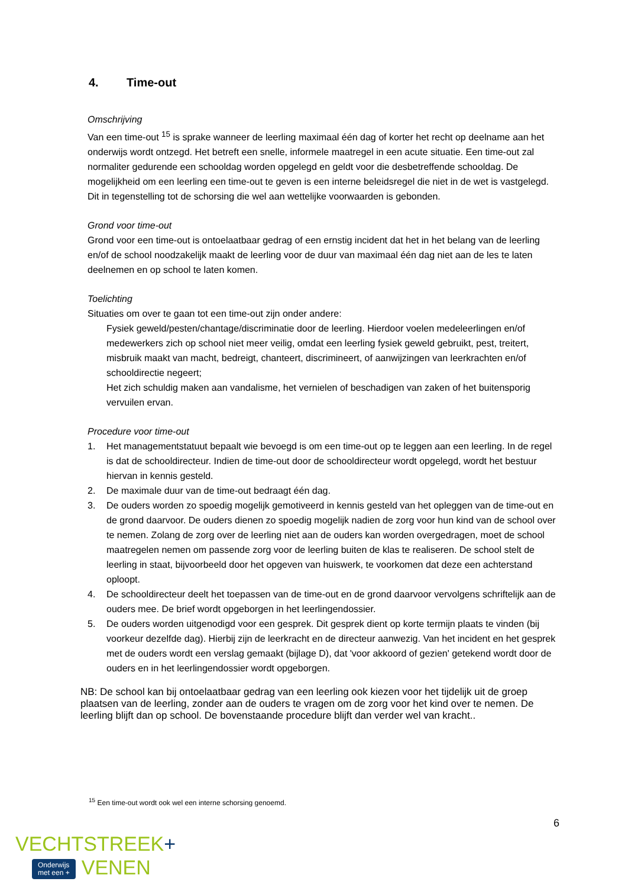4. Time-out
Omschrijving
Van een time-out <sup>15</sup> is sprake wanneer de leerling maximaal één dag of korter het recht op deelname aan het onderwijs wordt ontzegd. Het betreft een snelle, informele maatregel in een acute situatie. Een time-out zal normaliter gedurende een schooldag worden opgelegd en geldt voor die desbetreffende schooldag. De mogelijkheid om een leerling een time-out te geven is een interne beleidsregel die niet in de wet is vastgelegd. Dit in tegenstelling tot de schorsing die wel aan wettelijke voorwaarden is gebonden.
Grond voor time-out
Grond voor een time-out is ontoelaatbaar gedrag of een ernstig incident dat het in het belang van de leerling en/of de school noodzakelijk maakt de leerling voor de duur van maximaal één dag niet aan de les te laten deelnemen en op school te laten komen.
Toelichting
Situaties om over te gaan tot een time-out zijn onder andere:
Fysiek geweld/pesten/chantage/discriminatie door de leerling. Hierdoor voelen medeleerlingen en/of medewerkers zich op school niet meer veilig, omdat een leerling fysiek geweld gebruikt, pest, treitert, misbruik maakt van macht, bedreigt, chanteert, discrimineert, of aanwijzingen van leerkrachten en/of schooldirectie negeert;
Het zich schuldig maken aan vandalisme, het vernielen of beschadigen van zaken of het buitensporig vervuilen ervan.
Procedure voor time-out
1. Het managementstatuut bepaalt wie bevoegd is om een time-out op te leggen aan een leerling. In de regel is dat de schooldirecteur. Indien de time-out door de schooldirecteur wordt opgelegd, wordt het bestuur hiervan in kennis gesteld.
2. De maximale duur van de time-out bedraagt één dag.
3. De ouders worden zo spoedig mogelijk gemotiveerd in kennis gesteld van het opleggen van de time-out en de grond daarvoor. De ouders dienen zo spoedig mogelijk nadien de zorg voor hun kind van de school over te nemen. Zolang de zorg over de leerling niet aan de ouders kan worden overgedragen, moet de school maatregelen nemen om passende zorg voor de leerling buiten de klas te realiseren. De school stelt de leerling in staat, bijvoorbeeld door het opgeven van huiswerk, te voorkomen dat deze een achterstand oploopt.
4. De schooldirecteur deelt het toepassen van de time-out en de grond daarvoor vervolgens schriftelijk aan de ouders mee. De brief wordt opgeborgen in het leerlingendossier.
5. De ouders worden uitgenodigd voor een gesprek. Dit gesprek dient op korte termijn plaats te vinden (bij voorkeur dezelfde dag). Hierbij zijn de leerkracht en de directeur aanwezig. Van het incident en het gesprek met de ouders wordt een verslag gemaakt (bijlage D), dat 'voor akkoord of gezien' getekend wordt door de ouders en in het leerlingendossier wordt opgeborgen.
NB: De school kan bij ontoelaatbaar gedrag van een leerling ook kiezen voor het tijdelijk uit de groep plaatsen van de leerling, zonder aan de ouders te vragen om de zorg voor het kind over te nemen. De leerling blijft dan op school. De bovenstaande procedure blijft dan verder wel van kracht..
<sup>15</sup> Een time-out wordt ook wel een interne schorsing genoemd.
6
VECHTSTREEK+
Onderwijs
met een + VENEN